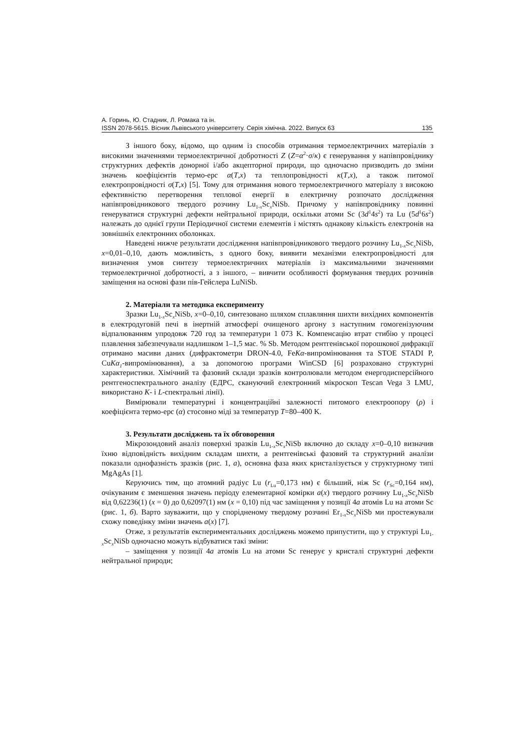А. Горинь, Ю. Стадник, Л. Ромака та ін.
ISSN 2078-5615. Вісник Львівського університету. Серія хімічна. 2022. Випуск 63 135
З іншого боку, відомо, що одним із способів отримання термоелектричних матеріалів з високими значеннями термоелектричної добротності Z (Z=α<sup>2</sup>·σ/κ) є генерування у напівпровіднику структурних дефектів донорної і/або акцепторної природи, що одночасно призводить до зміни значень коефіцієнтів термо-ерс α(T,x) та теплопровідності κ(T,x), а також питомої електропровідності σ(T,x) [5]. Тому для отримання нового термоелектричного матеріалу з високою ефективністю перетворення теплової енергії в електричну розпочато дослідження напівпровідникового твердого розчину Lu<sub>1-x</sub>Sc<sub>x</sub>NiSb. Причому у напівпровіднику повинні генеруватися структурні дефекти нейтральної природи, оскільки атоми Sc (3d<sup>1</sup>4s<sup>2</sup>) та Lu (5d<sup>1</sup>6s<sup>2</sup>) належать до однієї групи Періодичної системи елементів і містять однакову кількість електронів на зовнішніх електронних оболонках.
Наведені нижче результати дослідження напівпровідникового твердого розчину Lu<sub>1-x</sub>Sc<sub>x</sub>NiSb, x=0,01–0,10, дають можливість, з одного боку, виявити механізми електропровідності для визначення умов синтезу термоелектричних матеріалів із максимальними значеннями термоелектричної добротності, а з іншого, – вивчити особливості формування твердих розчинів заміщення на основі фази пів-Гейслера LuNiSb.
2. Матеріали та методика експерименту
Зразки Lu<sub>1-x</sub>Sc<sub>x</sub>NiSb, x=0–0,10, синтезовано шляхом сплавляння шихти вихідних компонентів в електродуговій печі в інертній атмосфері очищеного аргону з наступним гомогенізуючим відпалюванням упродовж 720 год за температури 1 073 K. Компенсацію втрат стибію у процесі плавлення забезпечували надлишком 1–1,5 мас. % Sb. Методом рентгенівської порошкової дифракції отримано масиви даних (дифрактометри DRON-4.0, FeKα-випромінювання та STOE STADI P, CuKα<sub>1</sub>-випромінювання), а за допомогою програми WinCSD [6] розраховано структурні характеристики. Хімічний та фазовий склади зразків контролювали методом енергодисперсійного рентгеноспектрального аналізу (ЕДРС, скануючий електронний мікроскоп Tescan Vega 3 LMU, використано K- і L-спектральні лінії).
Вимірювали температурні і концентраційні залежності питомого електроопору (ρ) і коефіцієнта термо-ерс (α) стосовно міді за температур T=80–400 K.
3. Результати досліджень та їх обговорення
Мікрозондовий аналіз поверхні зразків Lu<sub>1-x</sub>Sc<sub>x</sub>NiSb включно до складу x=0–0,10 визначив їхню відповідність вихідним складам шихти, а рентгенівські фазовий та структурний аналізи показали однофазність зразків (рис. 1, а), основна фаза яких кристалізується у структурному типі MgAgAs [1].
Керуючись тим, що атомний радіус Lu (r<sub>Lu</sub>=0,173 нм) є більший, ніж Sc (r<sub>Sc</sub>=0,164 нм), очікуваним є зменшення значень періоду елементарної комірки a(x) твердого розчину Lu<sub>1-x</sub>Sc<sub>x</sub>NiSb від 0,62236(1) (x = 0) до 0,62097(1) нм (x = 0,10) під час заміщення у позиції 4a атомів Lu на атоми Sc (рис. 1, б). Варто зауважити, що у спорідненому твердому розчині Er<sub>1-x</sub>Sc<sub>x</sub>NiSb ми простежували схожу поведінку зміни значень a(x) [7].
Отже, з результатів експериментальних досліджень можемо припустити, що у структурі Lu<sub>1-x</sub>Sc<sub>x</sub>NiSb одночасно можуть відбуватися такі зміни:
– заміщення у позиції 4a атомів Lu на атоми Sc генерує у кристалі структурні дефекти нейтральної природи;